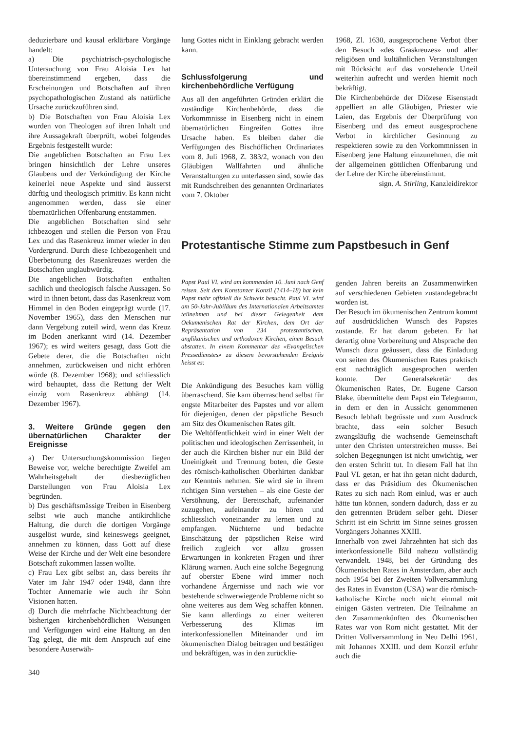deduzierbare und kausal erklärbare Vorgänge handelt:
a) Die psychiatrisch-psychologische Untersuchung von Frau Aloisia Lex hat übereinstimmend ergeben, dass die Erscheinungen und Botschaften auf ihren psychopathologischen Zustand als natürliche Ursache zurückzuführen sind.
b) Die Botschaften von Frau Aloisia Lex wurden von Theologen auf ihren Inhalt und ihre Aussagekraft überprüft, wobei folgendes Ergebnis festgestellt wurde:
Die angeblichen Botschaften an Frau Lex bringen hinsichtlich der Lehre unseres Glaubens und der Verkündigung der Kirche keinerlei neue Aspekte und sind äusserst dürftig und theologisch primitiv. Es kann nicht angenommen werden, dass sie einer übernatürlichen Offenbarung entstammen.
Die angeblichen Botschaften sind sehr ichbezogen und stellen die Person von Frau Lex und das Rasenkreuz immer wieder in den Vordergrund. Durch diese Ichbezogenheit und Überbetonung des Rasenkreuzes werden die Botschaften unglaubwürdig.
Die angeblichen Botschaften enthalten sachlich und theologisch falsche Aussagen. So wird in ihnen betont, dass das Rasenkreuz vom Himmel in den Boden eingeprägt wurde (17. November 1965), dass den Menschen nur dann Vergebung zuteil wird, wenn das Kreuz im Boden anerkannt wird (14. Dezember 1967); es wird weiters gesagt, dass Gott die Gebete derer, die die Botschaften nicht annehmen, zurückweisen und nicht erhören würde (8. Dezember 1968); und schliesslich wird behauptet, dass die Rettung der Welt einzig vom Rasenkreuz abhängt (14. Dezember 1967).
3. Weitere Gründe gegen den übernatürlichen Charakter der Ereignisse
a) Der Untersuchungskommission liegen Beweise vor, welche berechtigte Zweifel am Wahrheitsgehalt der diesbezüglichen Darstellungen von Frau Aloisia Lex begründen.
b) Das geschäftsmässige Treiben in Eisenberg selbst wie auch manche antikirchliche Haltung, die durch die dortigen Vorgänge ausgelöst wurde, sind keineswegs geeignet, annehmen zu können, dass Gott auf diese Weise der Kirche und der Welt eine besondere Botschaft zukommen lassen wollte.
c) Frau Lex gibt selbst an, dass bereits ihr Vater im Jahr 1947 oder 1948, dann ihre Tochter Annemarie wie auch ihr Sohn Visionen hatten.
d) Durch die mehrfache Nichtbeachtung der bisherigen kirchenbehördlichen Weisungen und Verfügungen wird eine Haltung an den Tag gelegt, die mit dem Anspruch auf eine besondere Auserwäh-
340
lung Gottes nicht in Einklang gebracht werden kann.
Schlussfolgerung und kirchenbehördliche Verfügung
Aus all den angeführten Gründen erklärt die zuständige Kirchenbehörde, dass die Vorkommnisse in Eisenberg nicht in einem übernatürlichen Eingreifen Gottes ihre Ursache haben. Es bleiben daher die Verfügungen des Bischöflichen Ordinariates vom 8. Juli 1968, Z. 383/2, wonach von den Gläubigen Wallfahrten und ähnliche Veranstaltungen zu unterlassen sind, sowie das mit Rundschreiben des genannten Ordinariates vom 7. Oktober
1968, Zl. 1630, ausgesprochene Verbot über den Besuch «des Graskreuzes» und aller religiösen und kultähnlichen Veranstaltungen mit Rücksicht auf das vorstehende Urteil weiterhin aufrecht und werden hiemit noch bekräftigt.
Die Kirchenbehörde der Diözese Eisenstadt appelliert an alle Gläubigen, Priester wie Laien, das Ergebnis der Überprüfung von Eisenberg und das erneut ausgesprochene Verbot in kirchlicher Gesinnung zu respektieren sowie zu den Vorkommnissen in Eisenberg jene Haltung einzunehmen, die mit der allgemeinen göttlichen Offenbarung und der Lehre der Kirche übereinstimmt.
sign. A. Stirling, Kanzleidirektor
Protestantische Stimme zum Papstbesuch in Genf
Papst Paul VI. wird am kommenden 10. Juni nach Genf reisen. Seit dem Konstanzer Konzil (1414–18) hat kein Papst mehr offiziell die Schweiz besucht. Paul VI. wird am 50-Jahr-Jubiläum des Internationalen Arbeitsamtes teilnehmen und bei dieser Gelegenheit dem Oekumenischen Rat der Kirchen, dem Ort der Repräsentation von 234 protestantischen, anglikanischen und orthodoxen Kirchen, einen Besuch abstatten. In einem Kommentar des «Evangelischen Pressedienstes» zu diesem bevorstehenden Ereignis heisst es:
Die Ankündigung des Besuches kam völlig überraschend. Sie kam überraschend selbst für engste Mitarbeiter des Papstes und vor allem für diejenigen, denen der päpstliche Besuch am Sitz des Ökumenischen Rates gilt.
Die Weltöffentlichkeit wird in einer Welt der politischen und ideologischen Zerrissenheit, in der auch die Kirchen bisher nur ein Bild der Uneinigkeit und Trennung boten, die Geste des römisch-katholischen Oberhirten dankbar zur Kenntnis nehmen. Sie wird sie in ihrem richtigen Sinn verstehen – als eine Geste der Versöhnung, der Bereitschaft, aufeinander zuzugehen, aufeinander zu hören und schliesslich voneinander zu lernen und zu empfangen. Nüchterne und bedachte Einschätzung der päpstlichen Reise wird freilich zugleich vor allzu grossen Erwartungen in konkreten Fragen und ihrer Klärung warnen. Auch eine solche Begegnung auf oberster Ebene wird immer noch vorhandene Ärgernisse und nach wie vor bestehende schwerwiegende Probleme nicht so ohne weiteres aus dem Weg schaffen können. Sie kann allerdings zu einer weiteren Verbesserung des Klimas im interkonfessionellen Miteinander und im ökumenischen Dialog beitragen und bestätigen und bekräftigen, was in den zurücklie-
genden Jahren bereits an Zusammenwirken auf verschiedenen Gebieten zustandegebracht worden ist.
Der Besuch im ökumenischen Zentrum kommt auf ausdrücklichen Wunsch des Papstes zustande. Er hat darum gebeten. Er hat derartig ohne Vorbereitung und Absprache den Wunsch dazu geäussert, dass die Einladung von seiten des Ökumenischen Rates praktisch erst nachträglich ausgesprochen werden konnte. Der Generalsekretär des Ökumenischen Rates, Dr. Eugene Carson Blake, übermittelte dem Papst ein Telegramm, in dem er den in Aussicht genommenen Besuch lebhaft begrüsste und zum Ausdruck brachte, dass «ein solcher Besuch zwangsläufig die wachsende Gemeinschaft unter den Christen unterstreichen muss». Bei solchen Begegnungen ist nicht unwichtig, wer den ersten Schritt tut. In diesem Fall hat ihn Paul VI. getan, er hat ihn getan nicht dadurch, dass er das Präsidium des Ökumenischen Rates zu sich nach Rom einlud, was er auch hätte tun können, sondern dadurch, dass er zu den getrennten Brüdern selber geht. Dieser Schritt ist ein Schritt im Sinne seines grossen Vorgängers Johannes XXIII.
Innerhalb von zwei Jahrzehnten hat sich das interkonfessionelle Bild nahezu vollständig verwandelt. 1948, bei der Gründung des Ökumenischen Rates in Amsterdam, aber auch noch 1954 bei der Zweiten Vollversammlung des Rates in Evanston (USA) war die römisch-katholische Kirche noch nicht einmal mit einigen Gästen vertreten. Die Teilnahme an den Zusammenkünften des Ökumenischen Rates war von Rom nicht gestattet. Mit der Dritten Vollversammlung in Neu Delhi 1961, mit Johannes XXIII. und dem Konzil erfuhr auch die